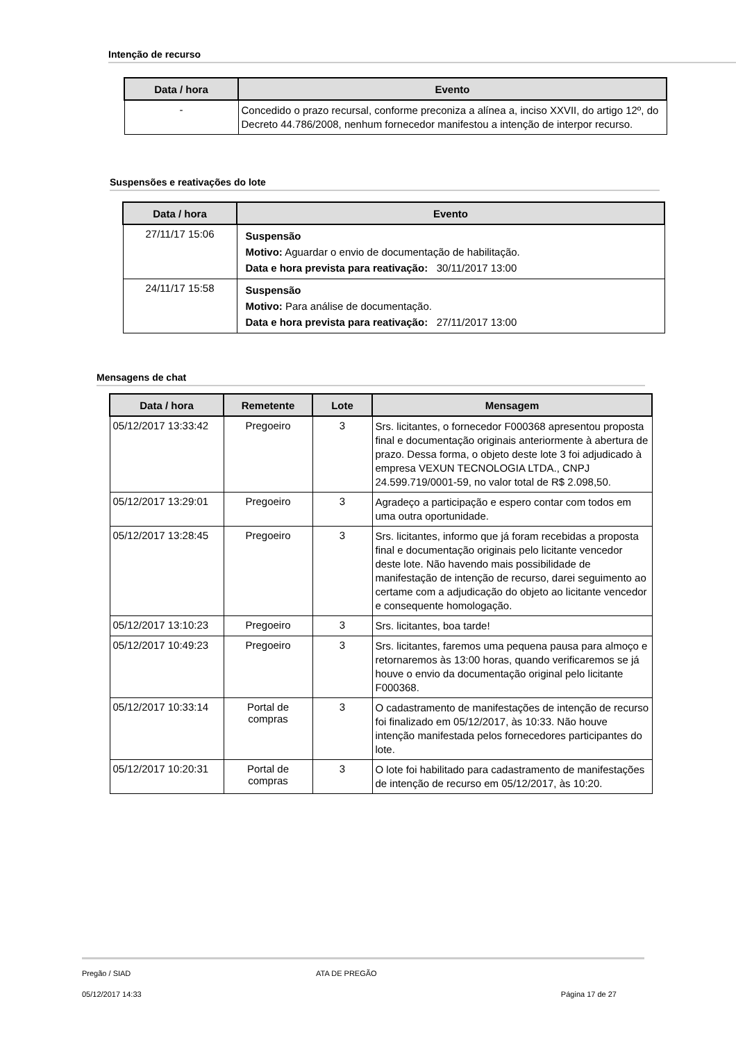Intenção de recurso
| Data / hora | Evento |
| --- | --- |
| - | Concedido o prazo recursal, conforme preconiza a alínea a, inciso XXVII, do artigo 12º, do Decreto 44.786/2008, nenhum fornecedor manifestou a intenção de interpor recurso. |
Suspensões e reativações do lote
| Data / hora | Evento |
| --- | --- |
| 27/11/17 15:06 | Suspensão Motivo: Aguardar o envio de documentação de habilitação. Data e hora prevista para reativação: 30/11/2017 13:00 |
| 24/11/17 15:58 | Suspensão Motivo: Para análise de documentação. Data e hora prevista para reativação: 27/11/2017 13:00 |
Mensagens de chat
| Data / hora | Remetente | Lote | Mensagem |
| --- | --- | --- | --- |
| 05/12/2017 13:33:42 | Pregoeiro | 3 | Srs. licitantes, o fornecedor F000368 apresentou proposta final e documentação originais anteriormente à abertura de prazo. Dessa forma, o objeto deste lote 3 foi adjudicado à empresa VEXUN TECNOLOGIA LTDA., CNPJ 24.599.719/0001-59, no valor total de R$ 2.098,50. |
| 05/12/2017 13:29:01 | Pregoeiro | 3 | Agradeço a participação e espero contar com todos em uma outra oportunidade. |
| 05/12/2017 13:28:45 | Pregoeiro | 3 | Srs. licitantes, informo que já foram recebidas a proposta final e documentação originais pelo licitante vencedor deste lote. Não havendo mais possibilidade de manifestação de intenção de recurso, darei seguimento ao certame com a adjudicação do objeto ao licitante vencedor e consequente homologação. |
| 05/12/2017 13:10:23 | Pregoeiro | 3 | Srs. licitantes, boa tarde! |
| 05/12/2017 10:49:23 | Pregoeiro | 3 | Srs. licitantes, faremos uma pequena pausa para almoço e retornaremos às 13:00 horas, quando verificaremos se já houve o envio da documentação original pelo licitante F000368. |
| 05/12/2017 10:33:14 | Portal de compras | 3 | O cadastramento de manifestações de intenção de recurso foi finalizado em 05/12/2017, às 10:33. Não houve intenção manifestada pelos fornecedores participantes do lote. |
| 05/12/2017 10:20:31 | Portal de compras | 3 | O lote foi habilitado para cadastramento de manifestações de intenção de recurso em 05/12/2017, às 10:20. |
Pregão / SIAD ATA DE PREGÃO
05/12/2017 14:33 Página 17 de 27